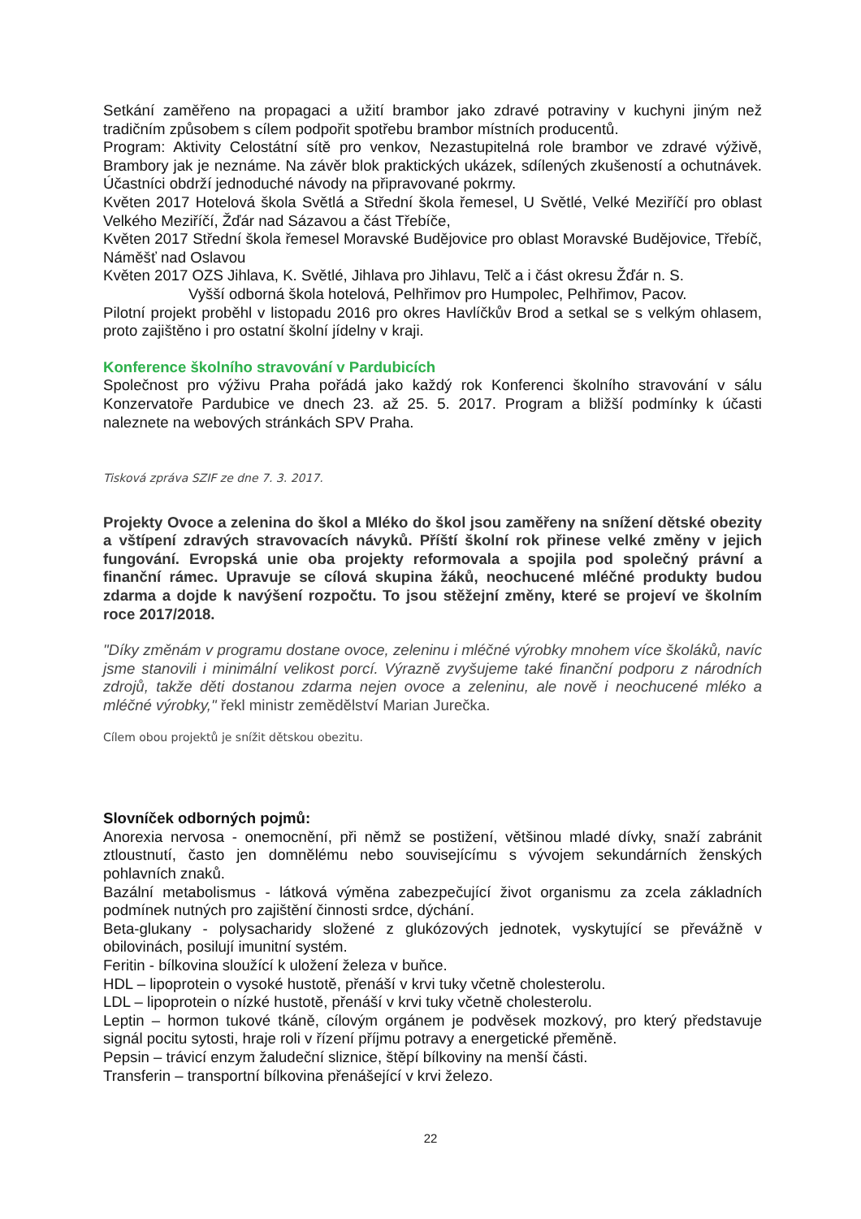Setkání zaměřeno na propagaci a užití brambor jako zdravé potraviny v kuchyni jiným než tradičním způsobem s cílem podpořit spotřebu brambor místních producentů.
Program: Aktivity Celostátní sítě pro venkov, Nezastupitelná role brambor ve zdravé výživě, Brambory jak je neznáme. Na závěr blok praktických ukázek, sdílených zkušeností a ochutnávek. Účastníci obdrží jednoduché návody na připravované pokrmy.
Květen 2017 Hotelová škola Světlá a Střední škola řemesel, U Světlé, Velké Meziříčí pro oblast Velkého Meziříčí, Žďár nad Sázavou a část Třebíče,
Květen 2017 Střední škola řemesel Moravské Budějovice pro oblast Moravské Budějovice, Třebíč, Náměšť nad Oslavou
Květen 2017 OZS Jihlava, K. Světlé, Jihlava pro Jihlavu, Telč a i část okresu Žďár n. S.
Vyšší odborná škola hotelová, Pelhřimov pro Humpolec, Pelhřimov, Pacov.
Pilotní projekt proběhl v listopadu 2016 pro okres Havlíčkův Brod a setkal se s velkým ohlasem, proto zajištěno i pro ostatní školní jídelny v kraji.
Konference školního stravování v Pardubicích
Společnost pro výživu Praha pořádá jako každý rok Konferenci školního stravování v sálu Konzervatoře Pardubice ve dnech 23. až 25. 5. 2017. Program a bližší podmínky k účasti naleznete na webových stránkách SPV Praha.
Tisková zpráva SZIF ze dne 7. 3. 2017.
Projekty Ovoce a zelenina do škol a Mléko do škol jsou zaměřeny na snížení dětské obezity a vštípení zdravých stravovacích návyků. Příští školní rok přinese velké změny v jejich fungování. Evropská unie oba projekty reformovala a spojila pod společný právní a finanční rámec. Upravuje se cílová skupina žáků, neochucené mléčné produkty budou zdarma a dojde k navýšení rozpočtu. To jsou stěžejní změny, které se projeví ve školním roce 2017/2018.
"Díky změnám v programu dostane ovoce, zeleninu i mléčné výrobky mnohem více školáků, navíc jsme stanovili i minimální velikost porcí. Výrazně zvyšujeme také finanční podporu z národních zdrojů, takže děti dostanou zdarma nejen ovoce a zeleninu, ale nově i neochucené mléko a mléčné výrobky," řekl ministr zemědělství Marian Jurečka.
Cílem obou projektů je snížit dětskou obezitu.
Slovníček odborných pojmů:
Anorexia nervosa - onemocnění, při němž se postižení, většinou mladé dívky, snaží zabránit ztloustnutí, často jen domnělému nebo souvisejícímu s vývojem sekundárních ženských pohlavních znaků.
Bazální metabolismus - látková výměna zabezpečující život organismu za zcela základních podmínek nutných pro zajištění činnosti srdce, dýchání.
Beta-glukany - polysacharidy složené z glukózových jednotek, vyskytující se převážně v obilovinách, posilují imunitní systém.
Feritin - bílkovina sloužící k uložení železa v buňce.
HDL – lipoprotein o vysoké hustotě, přenáší v krvi tuky včetně cholesterolu.
LDL – lipoprotein o nízké hustotě, přenáší v krvi tuky včetně cholesterolu.
Leptin – hormon tukové tkáně, cílovým orgánem je podvěsek mozkový, pro který představuje signál pocitu sytosti, hraje roli v řízení příjmu potravy a energetické přeměně.
Pepsin – trávicí enzym žaludeční sliznice, štěpí bílkoviny na menší části.
Transferin – transportní bílkovina přenášející v krvi železo.
22